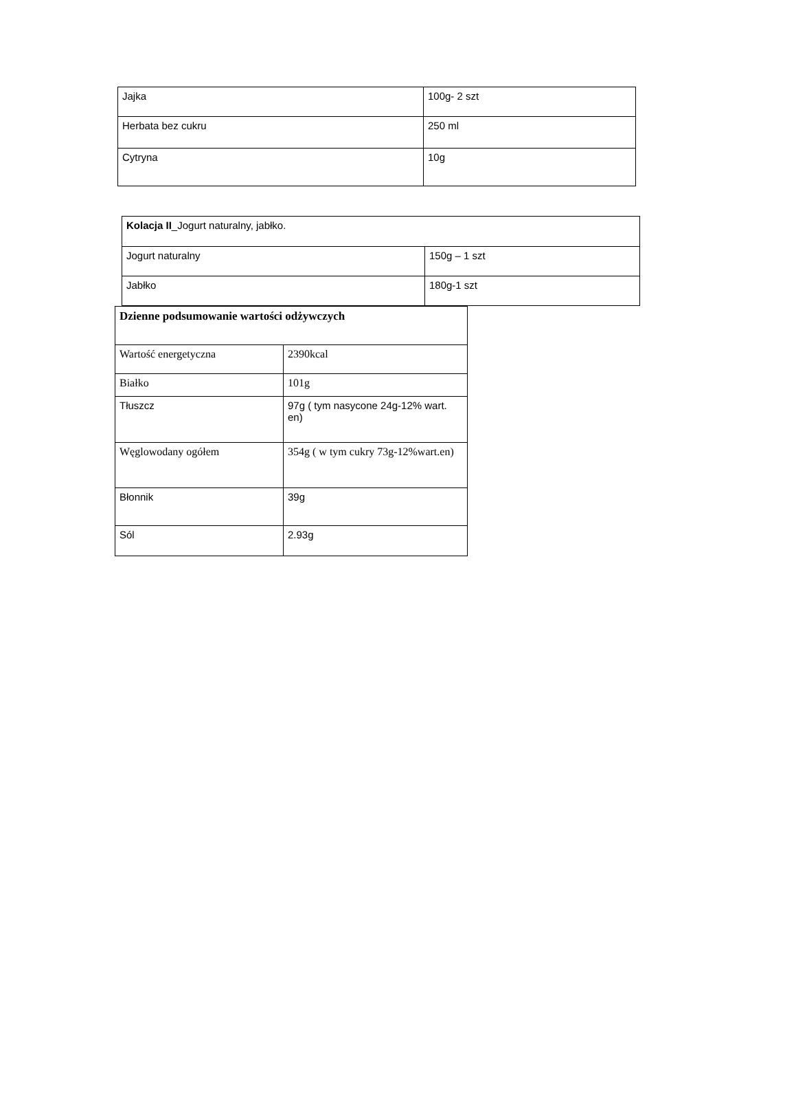| Jajka | 100g- 2 szt |
| Herbata bez cukru | 250 ml |
| Cytryna | 10g |
| Kolacja II _Jogurt naturalny, jabłko. | |
| Jogurt naturalny | 150g – 1 szt |
| Jabłko | 180g-1 szt |
| Dzienne podsumowanie wartości odżywczych | |
| Wartość energetyczna | 2390kcal |
| Białko | 101g |
| Tłuszcz | 97g ( tym nasycone 24g-12% wart. en) |
| Węglowodany ogółem | 354g ( w tym cukry 73g-12%wart.en) |
| Błonnik | 39g |
| Sól | 2.93g |